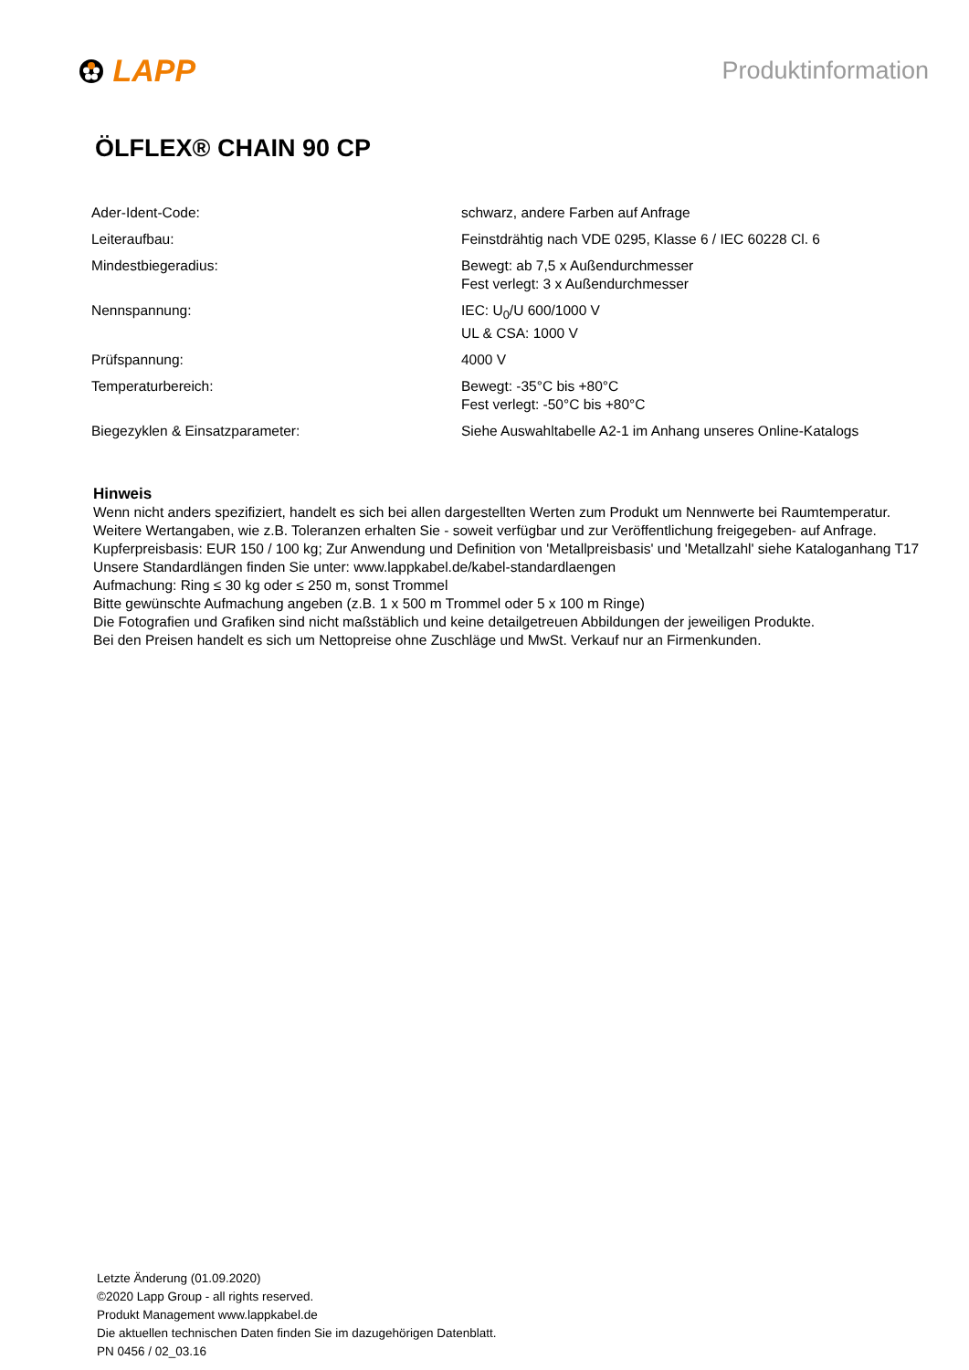LAPP
Produktinformation
ÖLFLEX® CHAIN 90 CP
| Ader-Ident-Code: | schwarz, andere Farben auf Anfrage |
| Leiteraufbau: | Feinstdrähtig nach VDE 0295, Klasse 6 / IEC 60228 Cl. 6 |
| Mindestbiegeradius: | Bewegt: ab 7,5 x Außendurchmesser Fest verlegt: 3 x Außendurchmesser |
| Nennspannung: | IEC: U<sub>0</sub>/U 600/1000 V UL & CSA: 1000 V |
| Prüfspannung: | 4000 V |
| Temperaturbereich: | Bewegt: -35°C bis +80°C Fest verlegt: -50°C bis +80°C |
| Biegezyklen & Einsatzparameter: | Siehe Auswahltabelle A2-1 im Anhang unseres Online-Katalogs |
Hinweis
Wenn nicht anders spezifiziert, handelt es sich bei allen dargestellten Werten zum Produkt um Nennwerte bei Raumtemperatur.
Weitere Wertangaben, wie z.B. Toleranzen erhalten Sie - soweit verfügbar und zur Veröffentlichung freigegeben- auf Anfrage.
Kupferpreisbasis: EUR 150 / 100 kg; Zur Anwendung und Definition von 'Metallpreisbasis' und 'Metallzahl' siehe Kataloganhang T17
Unsere Standardlängen finden Sie unter: www.lappkabel.de/kabel-standardlaengen
Aufmachung: Ring ≤ 30 kg oder ≤ 250 m, sonst Trommel
Bitte gewünschte Aufmachung angeben (z.B. 1 x 500 m Trommel oder 5 x 100 m Ringe)
Die Fotografien und Grafiken sind nicht maßstäblich und keine detailgetreuen Abbildungen der jeweiligen Produkte.
Bei den Preisen handelt es sich um Nettopreise ohne Zuschläge und MwSt. Verkauf nur an Firmenkunden.
Letzte Änderung (01.09.2020)
©2020 Lapp Group - all rights reserved.
Produkt Management www.lappkabel.de
Die aktuellen technischen Daten finden Sie im dazugehörigen Datenblatt.
PN 0456 / 02_03.16